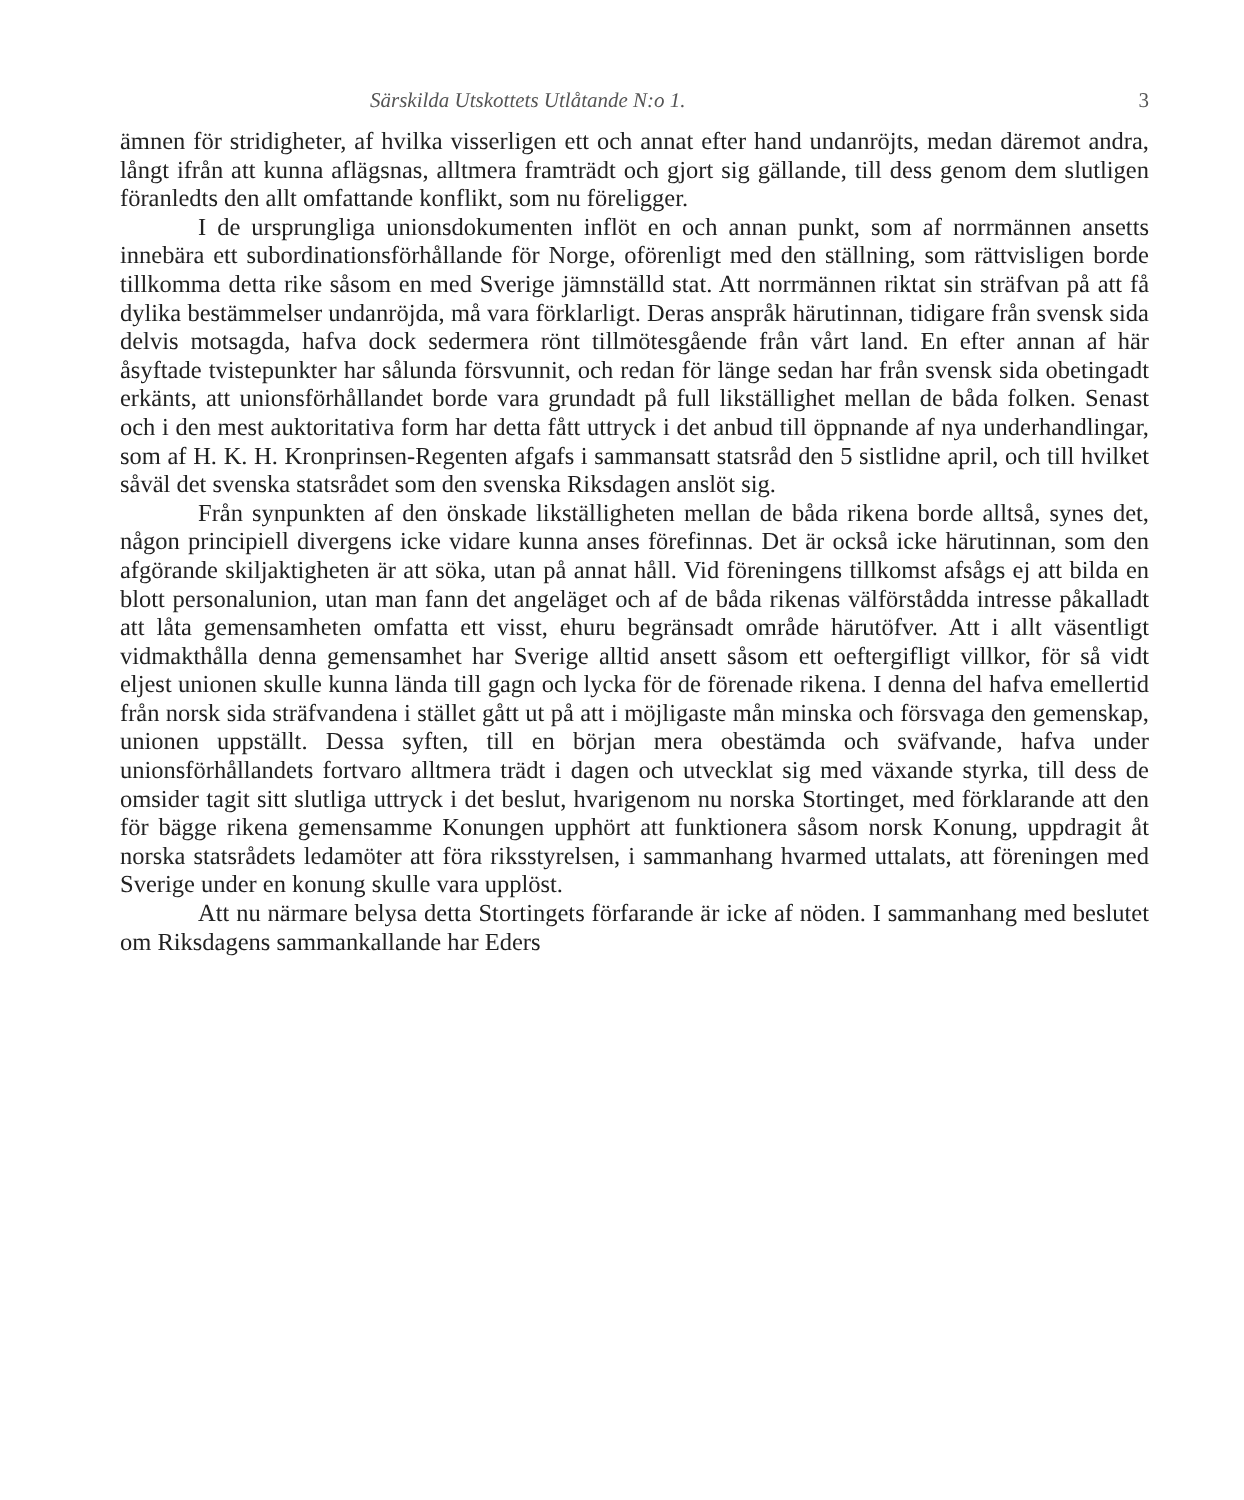Särskilda Utskottets Utlåtande N:o 1. 3
ämnen för stridigheter, af hvilka visserligen ett och annat efter hand undanröjts, medan däremot andra, långt ifrån att kunna aflägsnas, alltmera framträdt och gjort sig gällande, till dess genom dem slutligen föranledts den allt omfattande konflikt, som nu föreligger.
I de ursprungliga unionsdokumenten inflöt en och annan punkt, som af norrmännen ansetts innebära ett subordinationsförhållande för Norge, oförenligt med den ställning, som rättvisligen borde tillkomma detta rike såsom en med Sverige jämnställd stat. Att norrmännen riktat sin sträfvan på att få dylika bestämmelser undanröjda, må vara förklarligt. Deras anspråk härutinnan, tidigare från svensk sida delvis motsagda, hafva dock sedermera rönt tillmötesgående från vårt land. En efter annan af här åsyftade tvistepunkter har sålunda försvunnit, och redan för länge sedan har från svensk sida obetingadt erkänts, att unionsförhållandet borde vara grundadt på full likställighet mellan de båda folken. Senast och i den mest auktoritativa form har detta fått uttryck i det anbud till öppnande af nya underhandlingar, som af H. K. H. Kronprinsen-Regenten afgafs i sammansatt statsråd den 5 sistlidne april, och till hvilket såväl det svenska statsrådet som den svenska Riksdagen anslöt sig.
Från synpunkten af den önskade likställigheten mellan de båda rikena borde alltså, synes det, någon principiell divergens icke vidare kunna anses förefinnas. Det är också icke härutinnan, som den afgörande skiljaktigheten är att söka, utan på annat håll. Vid föreningens tillkomst afsågs ej att bilda en blott personalunion, utan man fann det angeläget och af de båda rikenas välförstådda intresse påkalladt att låta gemensamheten omfatta ett visst, ehuru begränsadt område härutöfver. Att i allt väsentligt vidmakthålla denna gemensamhet har Sverige alltid ansett såsom ett oeftergifligt villkor, för så vidt eljest unionen skulle kunna lända till gagn och lycka för de förenade rikena. I denna del hafva emellertid från norsk sida sträfvandena i stället gått ut på att i möjligaste mån minska och försvaga den gemenskap, unionen uppställt. Dessa syften, till en början mera obestämda och sväfvande, hafva under unionsförhållandets fortvaro alltmera trädt i dagen och utvecklat sig med växande styrka, till dess de omsider tagit sitt slutliga uttryck i det beslut, hvarigenom nu norska Stortinget, med förklarande att den för bägge rikena gemensamme Konungen upphört att funktionera såsom norsk Konung, uppdragit åt norska statsrådets ledamöter att föra riksstyrelsen, i sammanhang hvarmed uttalats, att föreningen med Sverige under en konung skulle vara upplöst.
Att nu närmare belysa detta Stortingets förfarande är icke af nöden. I sammanhang med beslutet om Riksdagens sammankallande har Eders